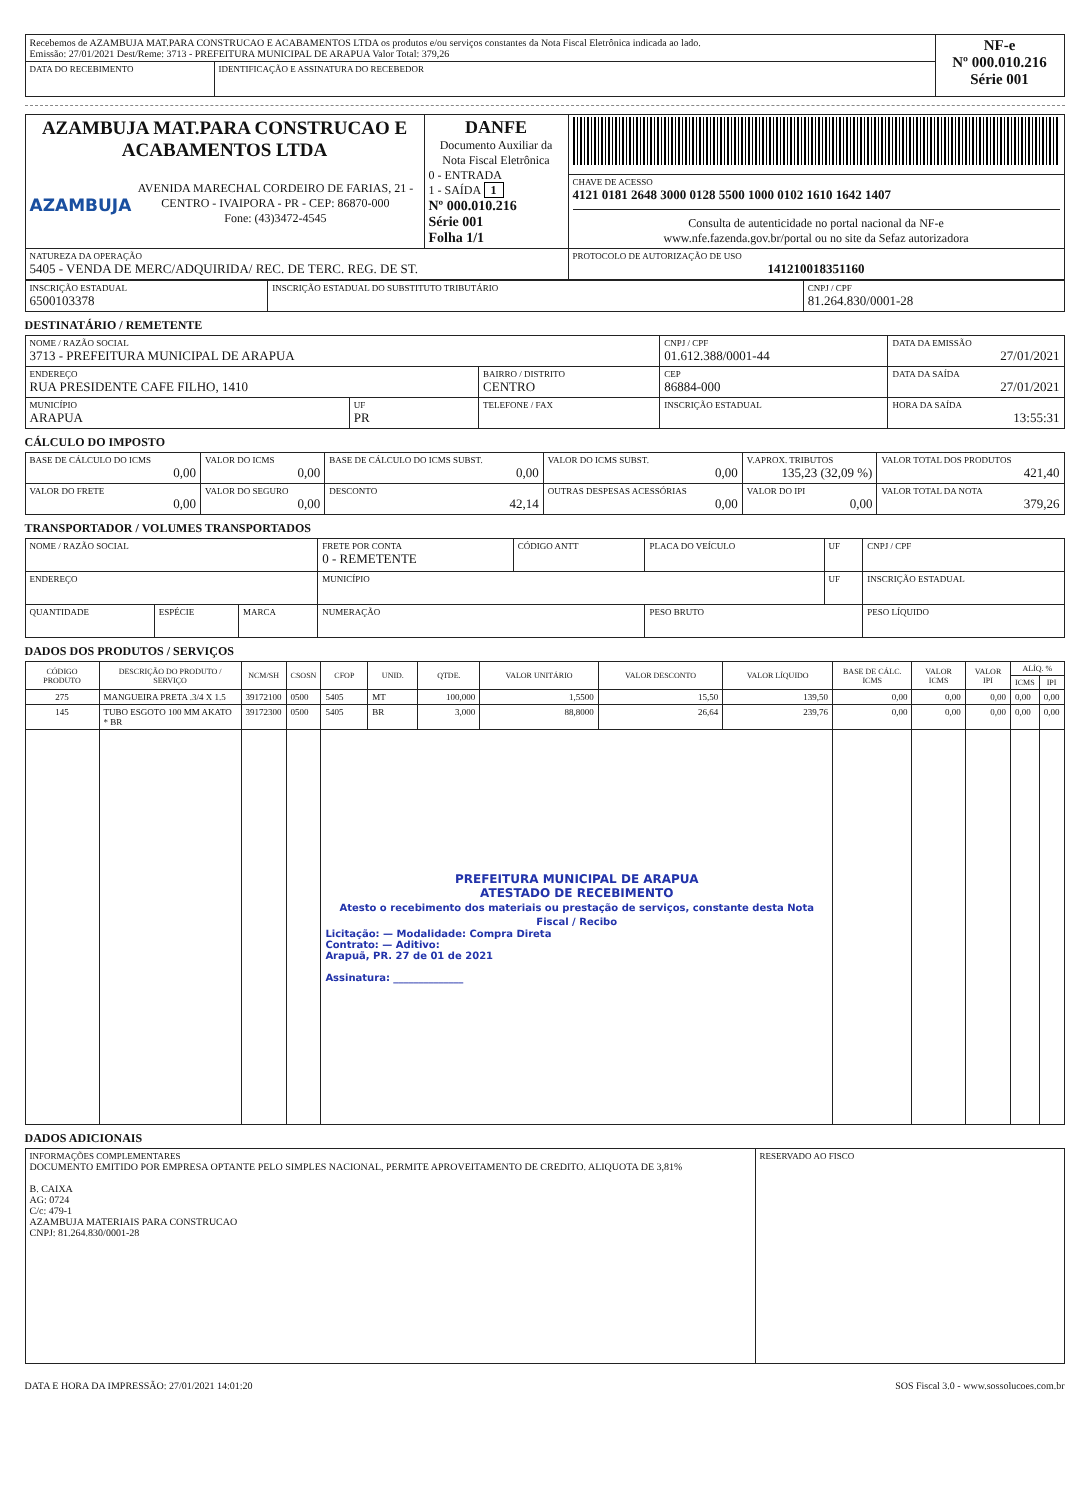| Recebemos de AZAMBUJA MAT.PARA CONSTRUCAO E ACABAMENTOS LTDA os produtos e/ou serviços constantes da Nota Fiscal Eletrônica indicada ao lado. Emissão: 27/01/2021 Dest/Reme: 3713 - PREFEITURA MUNICIPAL DE ARAPUA Valor Total: 379,26 | | NF-e Nº 000.010.216 Série 001 |
| DATA DO RECEBIMENTO | IDENTIFICAÇÃO E ASSINATURA DO RECEBEDOR | |
| AZAMBUJA MAT.PARA CONSTRUCAO E ACABAMENTOS LTDA AZAMBUJA AVENIDA MARECHAL CORDEIRO DE FARIAS, 21 - CENTRO - IVAIPORA - PR - CEP: 86870-000 Fone: (43)3472-4545 | DANFE Documento Auxiliar da Nota Fiscal Eletrônica 0 - ENTRADA 1 - SAÍDA 1 Nº 000.010.216 Série 001 Folha 1/1 | |
| | | CHAVE DE ACESSO 4121 0181 2648 3000 0128 5500 1000 0102 1610 1642 1407 Consulta de autenticidade no portal nacional da NF-e www.nfe.fazenda.gov.br/portal ou no site da Sefaz autorizadora |
| NATUREZA DA OPERAÇÃO 5405 - VENDA DE MERC/ADQUIRIDA/ REC. DE TERC. REG. DE ST. | | PROTOCOLO DE AUTORIZAÇÃO DE USO 141210018351160 |
| INSCRIÇÃO ESTADUAL 6500103378 | INSCRIÇÃO ESTADUAL DO SUBSTITUTO TRIBUTÁRIO | CNPJ / CPF 81.264.830/0001-28 |
DESTINATÁRIO / REMETENTE
| NOME / RAZÃO SOCIAL 3713 - PREFEITURA MUNICIPAL DE ARAPUA | | | CNPJ / CPF 01.612.388/0001-44 | | DATA DA EMISSÃO 27/01/2021 |
| ENDEREÇO RUA PRESIDENTE CAFE FILHO, 1410 | | BAIRRO / DISTRITO CENTRO | | CEP 86884-000 | DATA DA SAÍDA 27/01/2021 |
| MUNICÍPIO ARAPUA | UF PR | TELEFONE / FAX | INSCRIÇÃO ESTADUAL | | HORA DA SAÍDA 13:55:31 |
CÁLCULO DO IMPOSTO
| BASE DE CÁLCULO DO ICMS 0,00 | VALOR DO ICMS 0,00 | BASE DE CÁLCULO DO ICMS SUBST. 0,00 | VALOR DO ICMS SUBST. 0,00 | V.APROX. TRIBUTOS 135,23 (32,09 %) | VALOR TOTAL DOS PRODUTOS 421,40 |
| VALOR DO FRETE 0,00 | VALOR DO SEGURO 0,00 | DESCONTO 42,14 | OUTRAS DESPESAS ACESSÓRIAS 0,00 | VALOR DO IPI 0,00 | VALOR TOTAL DA NOTA 379,26 |
TRANSPORTADOR / VOLUMES TRANSPORTADOS
| NOME / RAZÃO SOCIAL | | | FRETE POR CONTA 0 - REMETENTE | CÓDIGO ANTT | PLACA DO VEÍCULO | UF | CNPJ / CPF |
| ENDEREÇO | | | MUNICÍPIO | | | UF | INSCRIÇÃO ESTADUAL |
| QUANTIDADE | ESPÉCIE | MARCA | NUMERAÇÃO | | PESO BRUTO | | PESO LÍQUIDO |
DADOS DOS PRODUTOS / SERVIÇOS
| CÓDIGO PRODUTO | DESCRIÇÃO DO PRODUTO / SERVIÇO | NCM/SH | CSOSN | CFOP | UNID. | QTDE. | VALOR UNITÁRIO | VALOR DESCONTO | VALOR LÍQUIDO | BASE DE CÁLC. ICMS | VALOR ICMS | VALOR IPI | ALÍQ. % | |
| --- | --- | --- | --- | --- | --- | --- | --- | --- | --- | --- | --- | --- | --- | --- |
| | | | | | | | | | | | | | ICMS | IPI |
| 275 | MANGUEIRA PRETA .3/4 X 1.5 | 39172100 | 0500 | 5405 | MT | 100,000 | 1,5500 | 15,50 | 139,50 | 0,00 | 0,00 | 0,00 | 0,00 | 0,00 |
| 145 | TUBO ESGOTO 100 MM AKATO * BR | 39172300 | 0500 | 5405 | BR | 3,000 | 88,8000 | 26,64 | 239,76 | 0,00 | 0,00 | 0,00 | 0,00 | 0,00 |
| | | | | PREFEITURA MUNICIPAL DE ARAPUA ATESTADO DE RECEBIMENTO Atesto o recebimento dos materiais ou prestação de serviços, constante desta Nota Fiscal / Recibo Licitação: — Modalidade: Compra Direta Contrato: — Aditivo: Arapuã, PR. 27 de 01 de 2021 Assinatura: ______________ | | | | | | | | | | |
DADOS ADICIONAIS
| INFORMAÇÕES COMPLEMENTARES DOCUMENTO EMITIDO POR EMPRESA OPTANTE PELO SIMPLES NACIONAL, PERMITE APROVEITAMENTO DE CREDITO. ALIQUOTA DE 3,81% B. CAIXA AG: 0724 C/c: 479-1 AZAMBUJA MATERIAIS PARA CONSTRUCAO CNPJ: 81.264.830/0001-28 | RESERVADO AO FISCO |
DATA E HORA DA IMPRESSÃO: 27/01/2021 14:01:20 SOS Fiscal 3.0 - www.sossolucoes.com.br